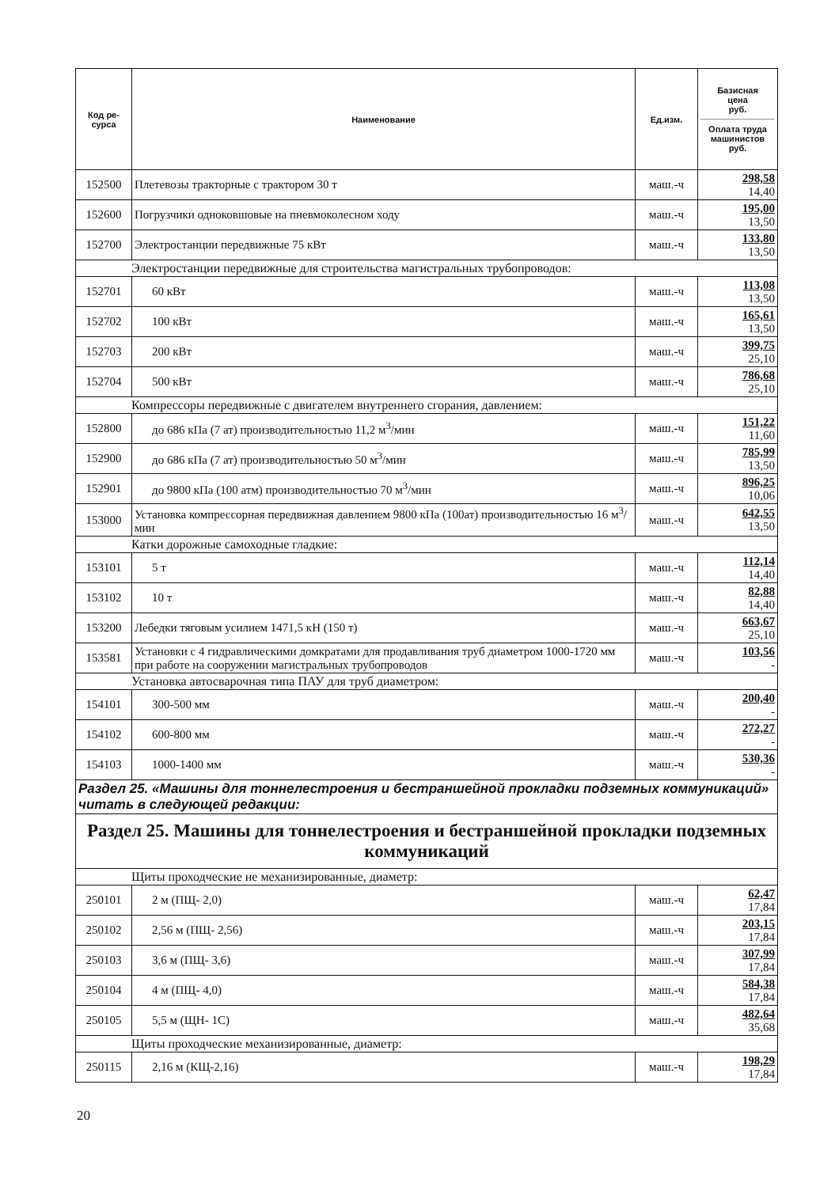| Код ре- сурса | Наименование | Ед.изм. | Базисная цена руб. Оплата труда машинистов руб. |
| --- | --- | --- | --- |
| 152500 | Плетевозы тракторные с трактором 30 т | маш.-ч | 298,58 14,40 |
| 152600 | Погрузчики одноковшовые на пневмоколесном ходу | маш.-ч | 195,00 13,50 |
| 152700 | Электростанции передвижные 75 кВт | маш.-ч | 133,80 13,50 |
| Электростанции передвижные для строительства магистральных трубопроводов: | | | |
| 152701 | 60 кВт | маш.-ч | 113,08 13,50 |
| 152702 | 100 кВт | маш.-ч | 165,61 13,50 |
| 152703 | 200 кВт | маш.-ч | 399,75 25,10 |
| 152704 | 500 кВт | маш.-ч | 786,68 25,10 |
| Компрессоры передвижные с двигателем внутреннего сгорания, давлением: | | | |
| 152800 | до 686 кПа (7 ат) производительностью 11,2 м<sup>3</sup>/мин | маш.-ч | 151,22 11,60 |
| 152900 | до 686 кПа (7 ат) производительностью 50 м<sup>3</sup>/мин | маш.-ч | 785,99 13,50 |
| 152901 | до 9800 кПа (100 атм) производительностью 70 м<sup>3</sup>/мин | маш.-ч | 896,25 10,06 |
| 153000 | Установка компрессорная передвижная давлением 9800 кПа (100ат) производительностью 16 м<sup>3</sup>/мин | маш.-ч | 642,55 13,50 |
| Катки дорожные самоходные гладкие: | | | |
| 153101 | 5 т | маш.-ч | 112,14 14,40 |
| 153102 | 10 т | маш.-ч | 82,88 14,40 |
| 153200 | Лебедки тяговым усилием 1471,5 кН (150 т) | маш.-ч | 663,67 25,10 |
| 153581 | Установки с 4 гидравлическими домкратами для продавливания труб диаметром 1000-1720 мм при работе на сооружении магистральных трубопроводов | маш.-ч | 103,56 - |
| Установка автосварочная типа ПАУ для труб диаметром: | | | |
| 154101 | 300-500 мм | маш.-ч | 200,40 - |
| 154102 | 600-800 мм | маш.-ч | 272,27 - |
| 154103 | 1000-1400 мм | маш.-ч | 530,36 - |
| Раздел 25. «Машины для тоннелестроения и бестраншейной прокладки подземных коммуникаций» читать в следующей редакции: | | | |
| Раздел 25. Машины для тоннелестроения и бестраншейной прокладки подземных коммуникаций | | | |
| Щиты проходческие не механизированные, диаметр: | | | |
| 250101 | 2 м (ПЩ- 2,0) | маш.-ч | 62,47 17,84 |
| 250102 | 2,56 м (ПЩ- 2,56) | маш.-ч | 203,15 17,84 |
| 250103 | 3,6 м (ПЩ- 3,6) | маш.-ч | 307,99 17,84 |
| 250104 | 4 м (ПЩ- 4,0) | маш.-ч | 584,38 17,84 |
| 250105 | 5,5 м (ЩН- 1С) | маш.-ч | 482,64 35,68 |
| Щиты проходческие механизированные, диаметр: | | | |
| 250115 | 2,16 м (КЩ-2,16) | маш.-ч | 198,29 17,84 |
20